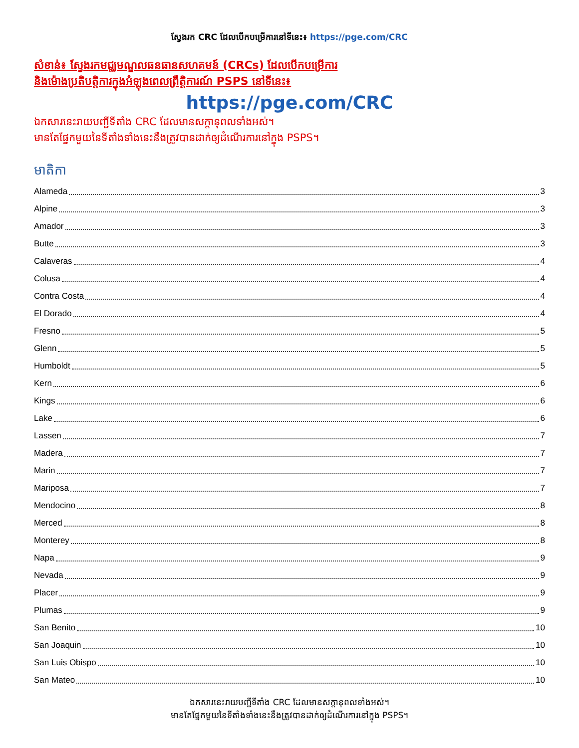ស្វែងរក CRC ដែលបើកបម្រើការនៅទីនេះ៖ https://pge.com/CRC
សំខាន់៖ ស្វែងរកមជ្ឈមណ្ឌលធនធានសហគមន៍ (CRCs) ដែលបើកបម្រើការ
និងម៉ោងប្រតិបត្តិការក្នុងអំឡុងពេលព្រឹត្តិការណ៍ PSPS នៅទីនេះ៖
https://pge.com/CRC
ឯកសារនេះរាយបញ្ជីទីតាំង CRC ដែលមានសក្តានុពលទាំងអស់។
មានតែផ្នែកមួយនៃទីតាំងទាំងនេះនឹងត្រូវបានដាក់ឲ្យដំណើរការនៅក្នុង PSPS។
មាតិកា
Alameda 3
Alpine 3
Amador 3
Butte 3
Calaveras 4
Colusa 4
Contra Costa 4
El Dorado 4
Fresno 5
Glenn 5
Humboldt 5
Kern 6
Kings 6
Lake 6
Lassen 7
Madera 7
Marin 7
Mariposa 7
Mendocino 8
Merced 8
Monterey 8
Napa 9
Nevada 9
Placer 9
Plumas 9
San Benito 10
San Joaquin 10
San Luis Obispo 10
San Mateo 10
ឯកសារនេះរាយបញ្ជីទីតាំង CRC ដែលមានសក្តានុពលទាំងអស់។
មានតែផ្នែកមួយនៃទីតាំងទាំងនេះនឹងត្រូវបានដាក់ឲ្យដំណើរការនៅក្នុង PSPS។